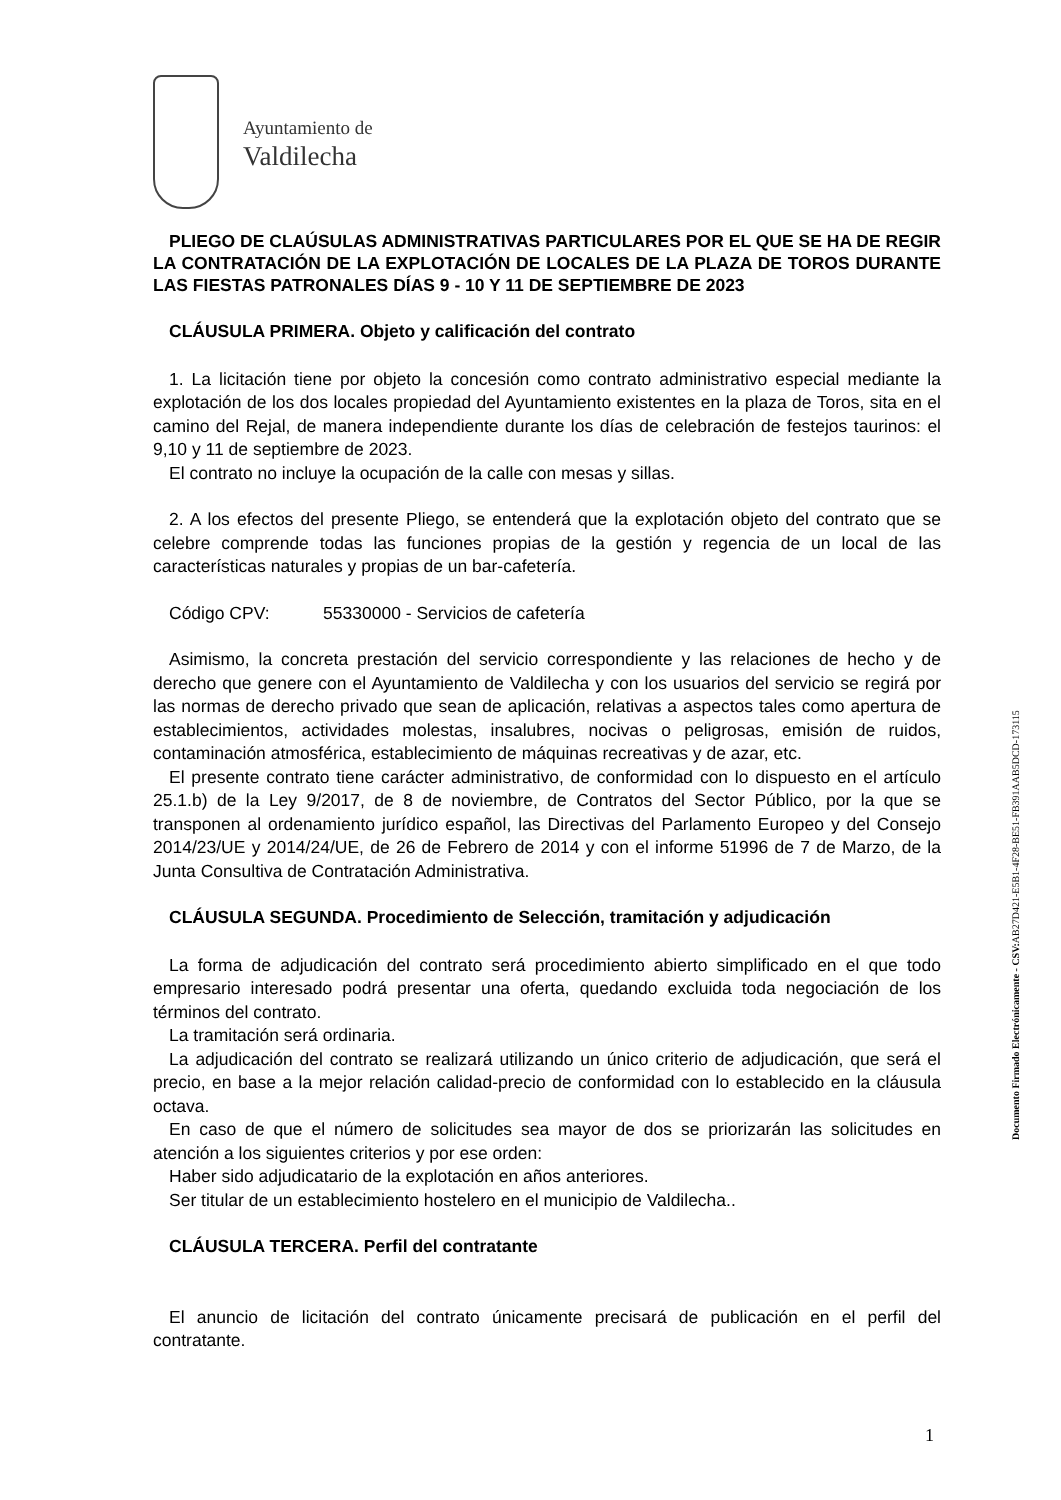Ayuntamiento de
Valdilecha
PLIEGO DE CLAÚSULAS ADMINISTRATIVAS PARTICULARES POR EL QUE SE HA DE REGIR LA CONTRATACIÓN DE LA EXPLOTACIÓN DE LOCALES DE LA PLAZA DE TOROS DURANTE LAS FIESTAS PATRONALES DÍAS 9 - 10 Y 11 DE SEPTIEMBRE DE 2023
CLÁUSULA PRIMERA. Objeto y calificación del contrato
1. La licitación tiene por objeto la concesión como contrato administrativo especial mediante la explotación de los dos locales propiedad del Ayuntamiento existentes en la plaza de Toros, sita en el camino del Rejal, de manera independiente durante los días de celebración de festejos taurinos: el 9,10 y 11 de septiembre de 2023.
El contrato no incluye la ocupación de la calle con mesas y sillas.
2. A los efectos del presente Pliego, se entenderá que la explotación objeto del contrato que se celebre comprende todas las funciones propias de la gestión y regencia de un local de las características naturales y propias de un bar-cafetería.
Código CPV: 55330000 - Servicios de cafetería
Asimismo, la concreta prestación del servicio correspondiente y las relaciones de hecho y de derecho que genere con el Ayuntamiento de Valdilecha y con los usuarios del servicio se regirá por las normas de derecho privado que sean de aplicación, relativas a aspectos tales como apertura de establecimientos, actividades molestas, insalubres, nocivas o peligrosas, emisión de ruidos, contaminación atmosférica, establecimiento de máquinas recreativas y de azar, etc.
El presente contrato tiene carácter administrativo, de conformidad con lo dispuesto en el artículo 25.1.b) de la Ley 9/2017, de 8 de noviembre, de Contratos del Sector Público, por la que se transponen al ordenamiento jurídico español, las Directivas del Parlamento Europeo y del Consejo 2014/23/UE y 2014/24/UE, de 26 de Febrero de 2014 y con el informe 51996 de 7 de Marzo, de la Junta Consultiva de Contratación Administrativa.
CLÁUSULA SEGUNDA. Procedimiento de Selección, tramitación y adjudicación
La forma de adjudicación del contrato será procedimiento abierto simplificado en el que todo empresario interesado podrá presentar una oferta, quedando excluida toda negociación de los términos del contrato.
La tramitación será ordinaria.
La adjudicación del contrato se realizará utilizando un único criterio de adjudicación, que será el precio, en base a la mejor relación calidad-precio de conformidad con lo establecido en la cláusula octava.
En caso de que el número de solicitudes sea mayor de dos se priorizarán las solicitudes en atención a los siguientes criterios y por ese orden:
Haber sido adjudicatario de la explotación en años anteriores.
Ser titular de un establecimiento hostelero en el municipio de Valdilecha..
CLÁUSULA TERCERA. Perfil del contratante
El anuncio de licitación del contrato únicamente precisará de publicación en el perfil del contratante.
Documento Firmado Electrónicamente - CSV: AB27D421-E5B1-4F28-BE51-FB391AAB5DCD-173115
1